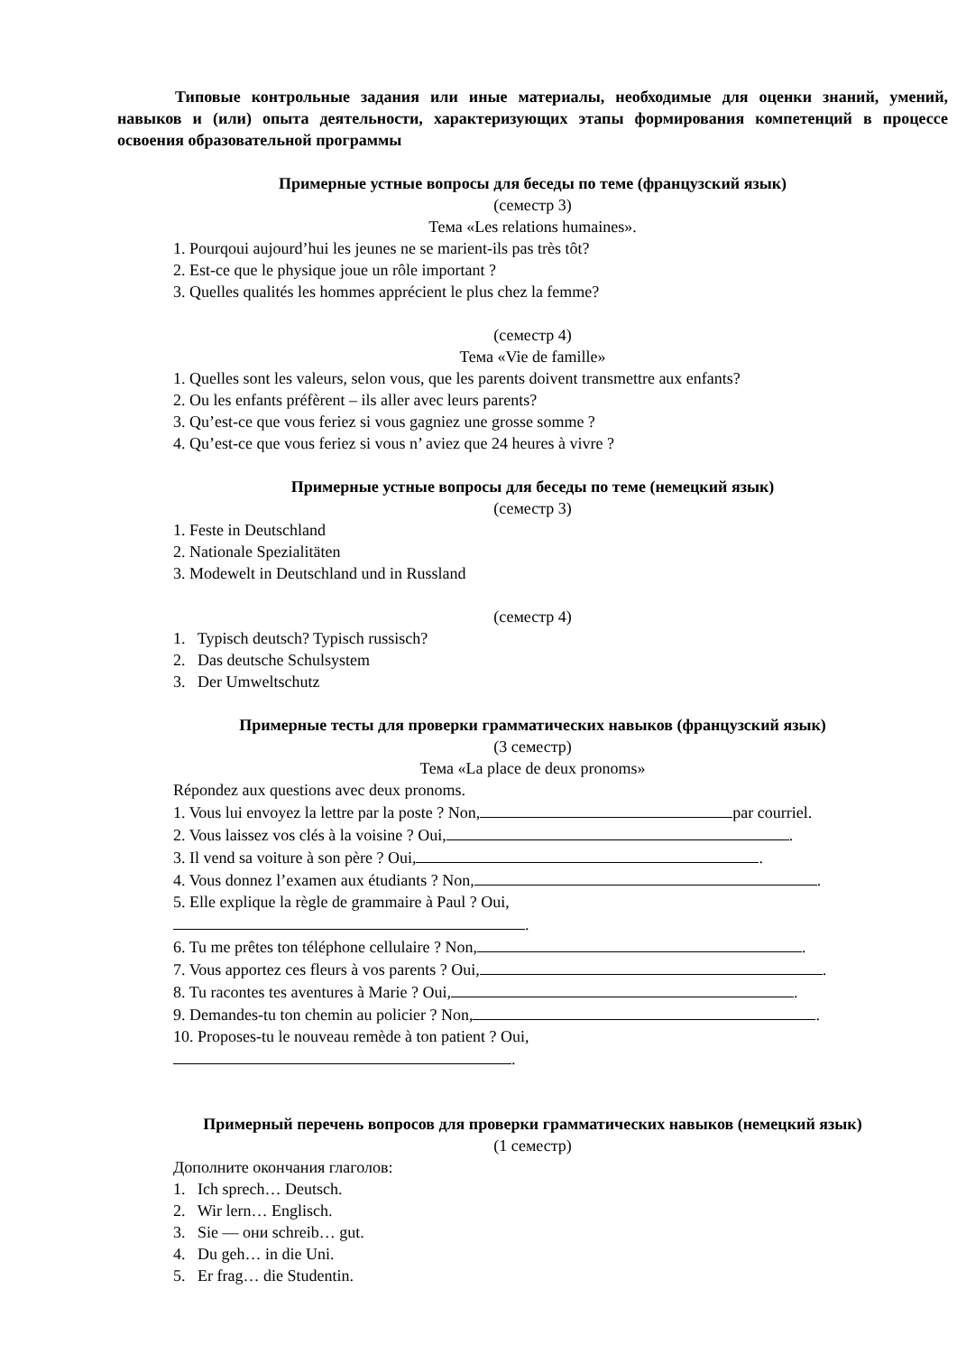Типовые контрольные задания или иные материалы, необходимые для оценки знаний, умений, навыков и (или) опыта деятельности, характеризующих этапы формирования компетенций в процессе освоения образовательной программы
Примерные устные вопросы для беседы по теме (французский язык)
(семестр 3)
Тема «Les relations humaines».
1. Pourqoui aujourd’hui les jeunes ne se marient-ils pas très tôt?
2. Est-ce que le physique joue un rôle important ?
3. Quelles qualités les hommes apprécient le plus chez la femme?
(семестр 4)
Тема «Vie de famille»
1. Quelles sont les valeurs, selon vous, que les parents doivent transmettre aux enfants?
2. Ou les enfants préfèrent – ils aller avec leurs parents?
3. Qu’est-ce que vous feriez si vous gagniez une grosse somme ?
4. Qu’est-ce que vous feriez si vous n’ aviez que 24 heures à vivre ?
Примерные устные вопросы для беседы по теме (немецкий язык)
(семестр 3)
1. Feste in Deutschland
2. Nationale Spezialitäten
3. Modewelt in Deutschland und in Russland
(семестр 4)
1. Typisch deutsch? Typisch russisch?
2. Das deutsche Schulsystem
3. Der Umweltschutz
Примерные тесты для проверки грамматических навыков (французский язык)
(3 семестр)
Тема «La place de deux pronoms»
Répondez aux questions avec deux pronoms.
1. Vous lui envoyez la lettre par la poste ? Non, par courriel.
2. Vous laissez vos clés à la voisine ? Oui, .
3. Il vend sa voiture à son père ? Oui, .
4. Vous donnez l’examen aux étudiants ? Non, .
5. Elle explique la règle de grammaire à Paul ? Oui,
.
6. Tu me prêtes ton téléphone cellulaire ? Non, .
7. Vous apportez ces fleurs à vos parents ? Oui, .
8. Tu racontes tes aventures à Marie ? Oui, .
9. Demandes-tu ton chemin au policier ? Non, .
10. Proposes-tu le nouveau remède à ton patient ? Oui,
.
Примерный перечень вопросов для проверки грамматических навыков (немецкий язык)
(1 семестр)
Дополните окончания глаголов:
1. Ich sprech… Deutsch.
2. Wir lern… Englisch.
3. Sie — они schreib… gut.
4. Du geh… in die Uni.
5. Er frag… die Studentin.